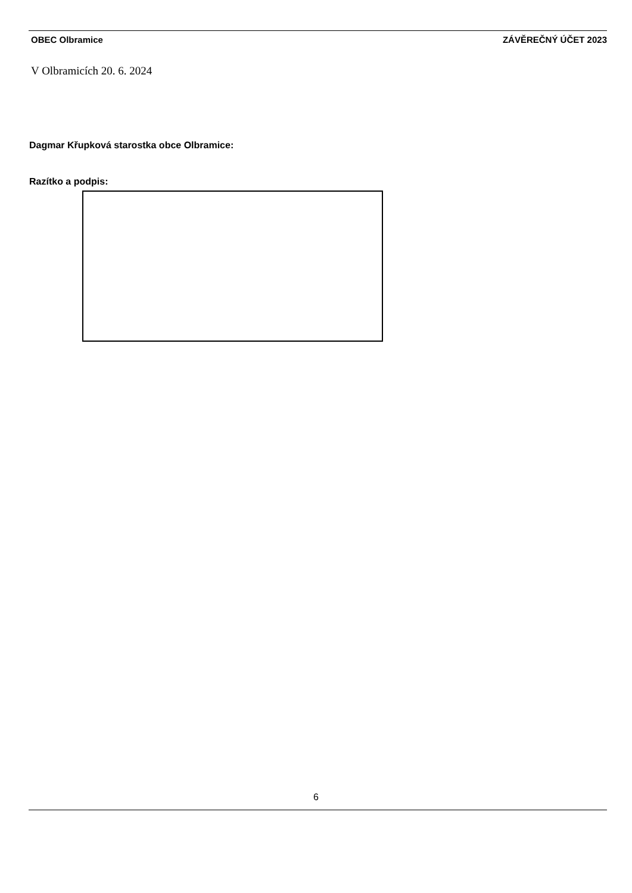OBEC Olbramice ZÁVĚREČNÝ ÚČET 2023
V Olbramicích 20. 6. 2024
Dagmar Křupková starostka obce Olbramice:
Razítko a podpis:
6